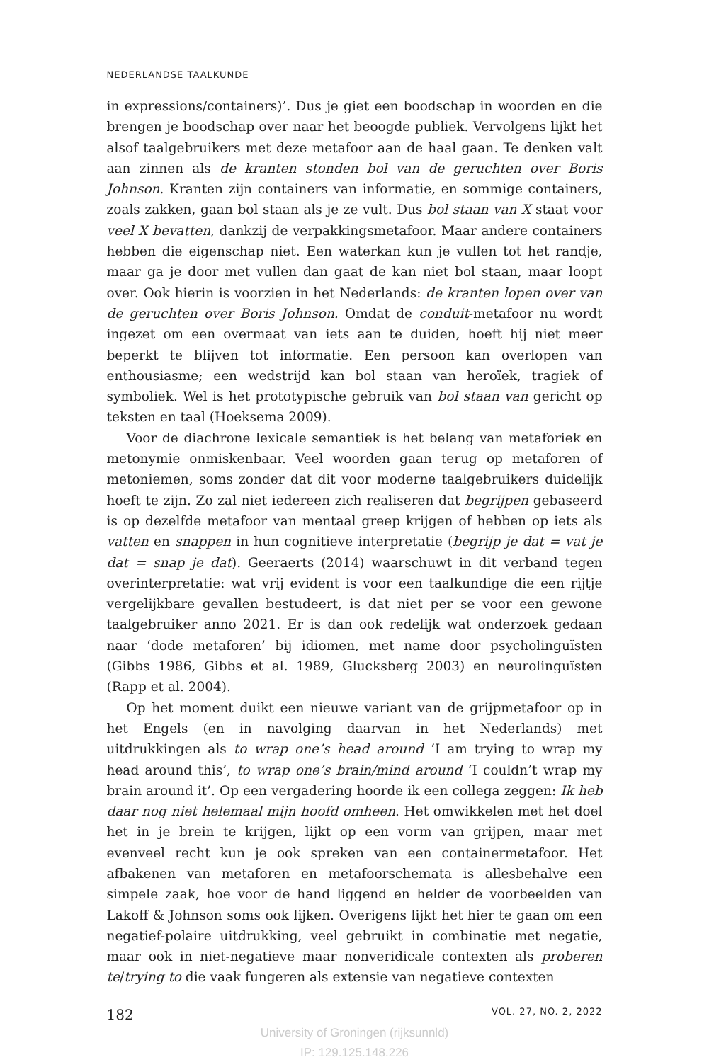NEDERLANDSE TAALKUNDE
in expressions/containers)’. Dus je giet een boodschap in woorden en die brengen je boodschap over naar het beoogde publiek. Vervolgens lijkt het alsof taalgebruikers met deze metafoor aan de haal gaan. Te denken valt aan zinnen als de kranten stonden bol van de geruchten over Boris Johnson. Kranten zijn containers van informatie, en sommige containers, zoals zakken, gaan bol staan als je ze vult. Dus bol staan van X staat voor veel X bevatten, dankzij de verpakkingsmetafoor. Maar andere containers hebben die eigenschap niet. Een waterkan kun je vullen tot het randje, maar ga je door met vullen dan gaat de kan niet bol staan, maar loopt over. Ook hierin is voorzien in het Nederlands: de kranten lopen over van de geruchten over Boris Johnson. Omdat de conduit-metafoor nu wordt ingezet om een overmaat van iets aan te duiden, hoeft hij niet meer beperkt te blijven tot informatie. Een persoon kan overlopen van enthousiasme; een wedstrijd kan bol staan van heroïek, tragiek of symboliek. Wel is het prototypische gebruik van bol staan van gericht op teksten en taal (Hoeksema 2009).
Voor de diachrone lexicale semantiek is het belang van metaforiek en metonymie onmiskenbaar. Veel woorden gaan terug op metaforen of metoniemen, soms zonder dat dit voor moderne taalgebruikers duidelijk hoeft te zijn. Zo zal niet iedereen zich realiseren dat begrijpen gebaseerd is op dezelfde metafoor van mentaal greep krijgen of hebben op iets als vatten en snappen in hun cognitieve interpretatie (begrijp je dat = vat je dat = snap je dat). Geeraerts (2014) waarschuwt in dit verband tegen overinterpretatie: wat vrij evident is voor een taalkundige die een rijtje vergelijkbare gevallen bestudeert, is dat niet per se voor een gewone taalgebruiker anno 2021. Er is dan ook redelijk wat onderzoek gedaan naar ‘dode metaforen’ bij idiomen, met name door psycholinguïsten (Gibbs 1986, Gibbs et al. 1989, Glucksberg 2003) en neurolinguïsten (Rapp et al. 2004).
Op het moment duikt een nieuwe variant van de grijpmetafoor op in het Engels (en in navolging daarvan in het Nederlands) met uitdrukkingen als to wrap one’s head around ‘I am trying to wrap my head around this’, to wrap one’s brain/mind around ‘I couldn’t wrap my brain around it’. Op een vergadering hoorde ik een collega zeggen: Ik heb daar nog niet helemaal mijn hoofd omheen. Het omwikkelen met het doel het in je brein te krijgen, lijkt op een vorm van grijpen, maar met evenveel recht kun je ook spreken van een containermetafoor. Het afbakenen van metaforen en metafoorschemata is allesbehalve een simpele zaak, hoe voor de hand liggend en helder de voorbeelden van Lakoff & Johnson soms ook lijken. Overigens lijkt het hier te gaan om een negatief-polaire uitdrukking, veel gebruikt in combinatie met negatie, maar ook in niet-negatieve maar nonveridicale contexten als proberen te/trying to die vaak fungeren als extensie van negatieve contexten
182 VOL. 27, NO. 2, 2022
University of Groningen (rijksunnld)
IP: 129.125.148.226